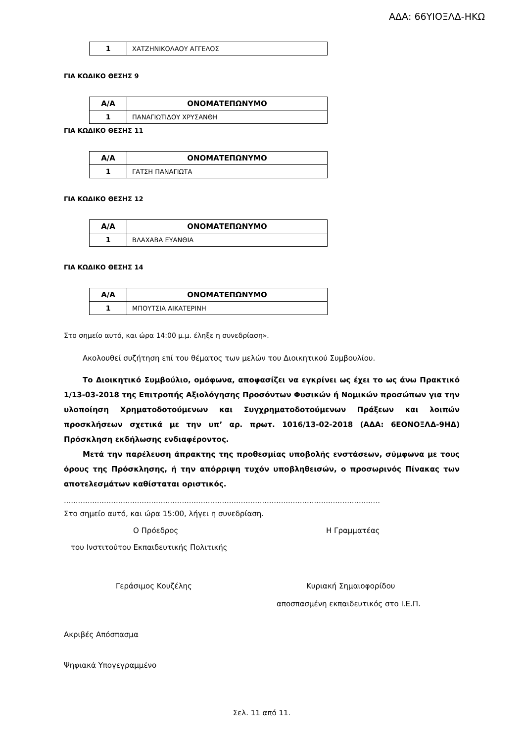ΑΔΑ: 66ΥΙΟΞΛΔ-ΗΚΩ
| 1 | ΧΑΤΖΗΝΙΚΟΛΑΟΥ ΑΓΓΕΛΟΣ |
ΓΙΑ ΚΩΔΙΚΟ ΘΕΣΗΣ 9
| Α/Α | ΟΝΟΜΑΤΕΠΩΝΥΜΟ |
| --- | --- |
| 1 | ΠΑΝΑΓΙΩΤΙΔΟΥ ΧΡΥΣΑΝΘΗ |
ΓΙΑ ΚΩΔΙΚΟ ΘΕΣΗΣ 11
| Α/Α | ΟΝΟΜΑΤΕΠΩΝΥΜΟ |
| --- | --- |
| 1 | ΓΑΤΣΗ ΠΑΝΑΓΙΩΤΑ |
ΓΙΑ ΚΩΔΙΚΟ ΘΕΣΗΣ 12
| Α/Α | ΟΝΟΜΑΤΕΠΩΝΥΜΟ |
| --- | --- |
| 1 | ΒΛΑΧΑΒΑ ΕΥΑΝΘΙΑ |
ΓΙΑ ΚΩΔΙΚΟ ΘΕΣΗΣ 14
| Α/Α | ΟΝΟΜΑΤΕΠΩΝΥΜΟ |
| --- | --- |
| 1 | ΜΠΟΥΤΣΙΑ ΑΙΚΑΤΕΡΙΝΗ |
Στο σημείο αυτό, και ώρα 14:00 μ.μ. έληξε η συνεδρίαση».
Ακολουθεί συζήτηση επί του θέματος των μελών του Διοικητικού Συμβουλίου.
Το Διοικητικό Συμβούλιο, ομόφωνα, αποφασίζει να εγκρίνει ως έχει το ως άνω Πρακτικό 1/13-03-2018 της Επιτροπής Αξιολόγησης Προσόντων Φυσικών ή Νομικών προσώπων για την υλοποίηση Χρηματοδοτούμενων και Συγχρηματοδοτούμενων Πράξεων και λοιπών προσκλήσεων σχετικά με την υπ’ αρ. πρωτ. 1016/13-02-2018 (ΑΔΑ: 6ΕΟΝΟΞΛΔ-9ΗΔ) Πρόσκληση εκδήλωσης ενδιαφέροντος.
Μετά την παρέλευση άπρακτης της προθεσμίας υποβολής ενστάσεων, σύμφωνα με τους όρους της Πρόσκλησης, ή την απόρριψη τυχόν υποβληθεισών, ο προσωρινός Πίνακας των αποτελεσμάτων καθίσταται οριστικός.
......................................................................................................................................
Στο σημείο αυτό, και ώρα 15:00, λήγει η συνεδρίαση.
Ο Πρόεδρος Η Γραμματέας
του Ινστιτούτου Εκπαιδευτικής Πολιτικής
Γεράσιμος Κουζέλης Κυριακή Σημαιοφορίδου
αποσπασμένη εκπαιδευτικός στο Ι.Ε.Π.
Ακριβές Απόσπασμα
Ψηφιακά Υπογεγραμμένο
Σελ. 11 από 11.